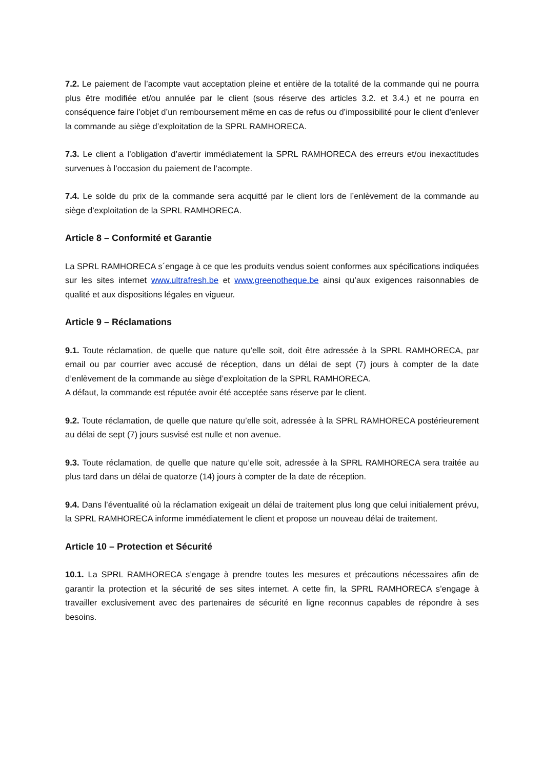7.2. Le paiement de l’acompte vaut acceptation pleine et entière de la totalité de la commande qui ne pourra plus être modifiée et/ou annulée par le client (sous réserve des articles 3.2. et 3.4.) et ne pourra en conséquence faire l’objet d’un remboursement même en cas de refus ou d’impossibilité pour le client d’enlever la commande au siège d’exploitation de la SPRL RAMHORECA.
7.3. Le client a l’obligation d’avertir immédiatement la SPRL RAMHORECA des erreurs et/ou inexactitudes survenues à l’occasion du paiement de l’acompte.
7.4. Le solde du prix de la commande sera acquitté par le client lors de l’enlèvement de la commande au siège d’exploitation de la SPRL RAMHORECA.
Article 8 – Conformité et Garantie
La SPRL RAMHORECA s´engage à ce que les produits vendus soient conformes aux spécifications indiquées sur les sites internet www.ultrafresh.be et www.greenotheque.be ainsi qu’aux exigences raisonnables de qualité et aux dispositions légales en vigueur.
Article 9 – Réclamations
9.1. Toute réclamation, de quelle que nature qu’elle soit, doit être adressée à la SPRL RAMHORECA, par email ou par courrier avec accusé de réception, dans un délai de sept (7) jours à compter de la date d’enlèvement de la commande au siège d’exploitation de la SPRL RAMHORECA.
A défaut, la commande est réputée avoir été acceptée sans réserve par le client.
9.2. Toute réclamation, de quelle que nature qu’elle soit, adressée à la SPRL RAMHORECA postérieurement au délai de sept (7) jours susvisé est nulle et non avenue.
9.3. Toute réclamation, de quelle que nature qu’elle soit, adressée à la SPRL RAMHORECA sera traitée au plus tard dans un délai de quatorze (14) jours à compter de la date de réception.
9.4. Dans l’éventualité où la réclamation exigeait un délai de traitement plus long que celui initialement prévu, la SPRL RAMHORECA informe immédiatement le client et propose un nouveau délai de traitement.
Article 10 – Protection et Sécurité
10.1. La SPRL RAMHORECA s’engage à prendre toutes les mesures et précautions nécessaires afin de garantir la protection et la sécurité de ses sites internet. A cette fin, la SPRL RAMHORECA s’engage à travailler exclusivement avec des partenaires de sécurité en ligne reconnus capables de répondre à ses besoins.